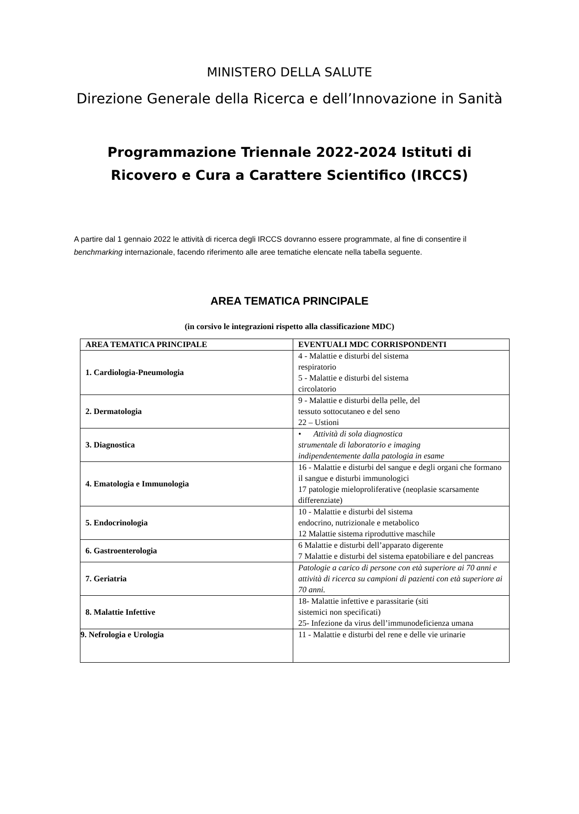MINISTERO DELLA SALUTE
Direzione Generale della Ricerca e dell’Innovazione in Sanità
Programmazione Triennale 2022-2024 Istituti di
Ricovero e Cura a Carattere Scientifico (IRCCS)
A partire dal 1 gennaio 2022 le attività di ricerca degli IRCCS dovranno essere programmate, al fine di consentire il benchmarking internazionale, facendo riferimento alle aree tematiche elencate nella tabella seguente.
AREA TEMATICA PRINCIPALE
(in corsivo le integrazioni rispetto alla classificazione MDC)
| AREA TEMATICA PRINCIPALE | EVENTUALI MDC CORRISPONDENTI |
| --- | --- |
| 1. Cardiologia-Pneumologia | 4 - Malattie e disturbi del sistema respiratorio 5 - Malattie e disturbi del sistema circolatorio |
| 2. Dermatologia | 9 - Malattie e disturbi della pelle, del tessuto sottocutaneo e del seno 22 – Ustioni |
| 3. Diagnostica | • Attività di sola diagnostica strumentale di laboratorio e imaging indipendentemente dalla patologia in esame |
| 4. Ematologia e Immunologia | 16 - Malattie e disturbi del sangue e degli organi che formano il sangue e disturbi immunologici 17 patologie mieloproliferative (neoplasie scarsamente differenziate) |
| 5. Endocrinologia | 10 - Malattie e disturbi del sistema endocrino, nutrizionale e metabolico 12 Malattie sistema riproduttive maschile |
| 6. Gastroenterologia | 6 Malattie e disturbi dell’apparato digerente 7 Malattie e disturbi del sistema epatobiliare e del pancreas |
| 7. Geriatria | Patologie a carico di persone con età superiore ai 70 anni e attività di ricerca su campioni di pazienti con età superiore ai 70 anni. |
| 8. Malattie Infettive | 18- Malattie infettive e parassitarie (siti sistemici non specificati) 25- Infezione da virus dell’immunodeficienza umana |
| 9. Nefrologia e Urologia | 11 - Malattie e disturbi del rene e delle vie urinarie |